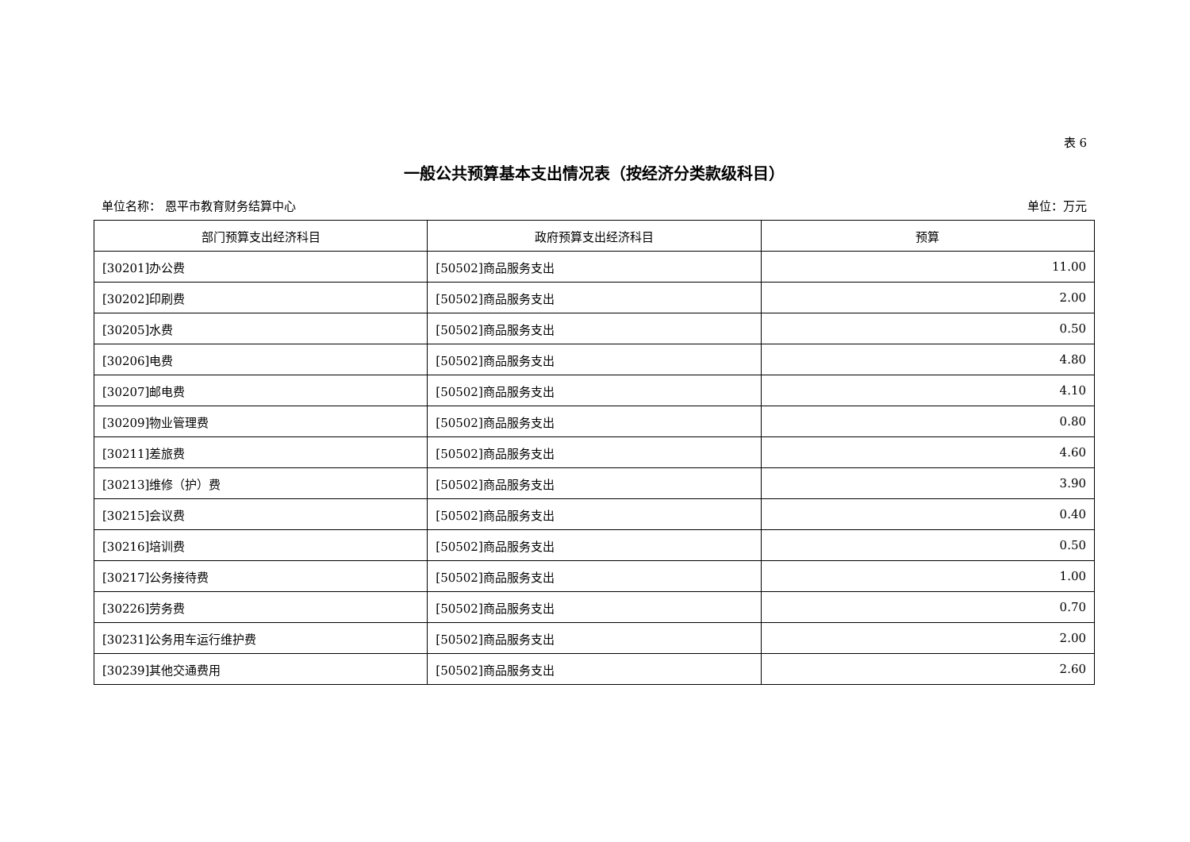表 6
一般公共预算基本支出情况表（按经济分类款级科目）
单位名称： 恩平市教育财务结算中心 单位：万元
| 部门预算支出经济科目 | 政府预算支出经济科目 | 预算 |
| --- | --- | --- |
| [30201]办公费 | [50502]商品服务支出 | 11.00 |
| [30202]印刷费 | [50502]商品服务支出 | 2.00 |
| [30205]水费 | [50502]商品服务支出 | 0.50 |
| [30206]电费 | [50502]商品服务支出 | 4.80 |
| [30207]邮电费 | [50502]商品服务支出 | 4.10 |
| [30209]物业管理费 | [50502]商品服务支出 | 0.80 |
| [30211]差旅费 | [50502]商品服务支出 | 4.60 |
| [30213]维修（护）费 | [50502]商品服务支出 | 3.90 |
| [30215]会议费 | [50502]商品服务支出 | 0.40 |
| [30216]培训费 | [50502]商品服务支出 | 0.50 |
| [30217]公务接待费 | [50502]商品服务支出 | 1.00 |
| [30226]劳务费 | [50502]商品服务支出 | 0.70 |
| [30231]公务用车运行维护费 | [50502]商品服务支出 | 2.00 |
| [30239]其他交通费用 | [50502]商品服务支出 | 2.60 |